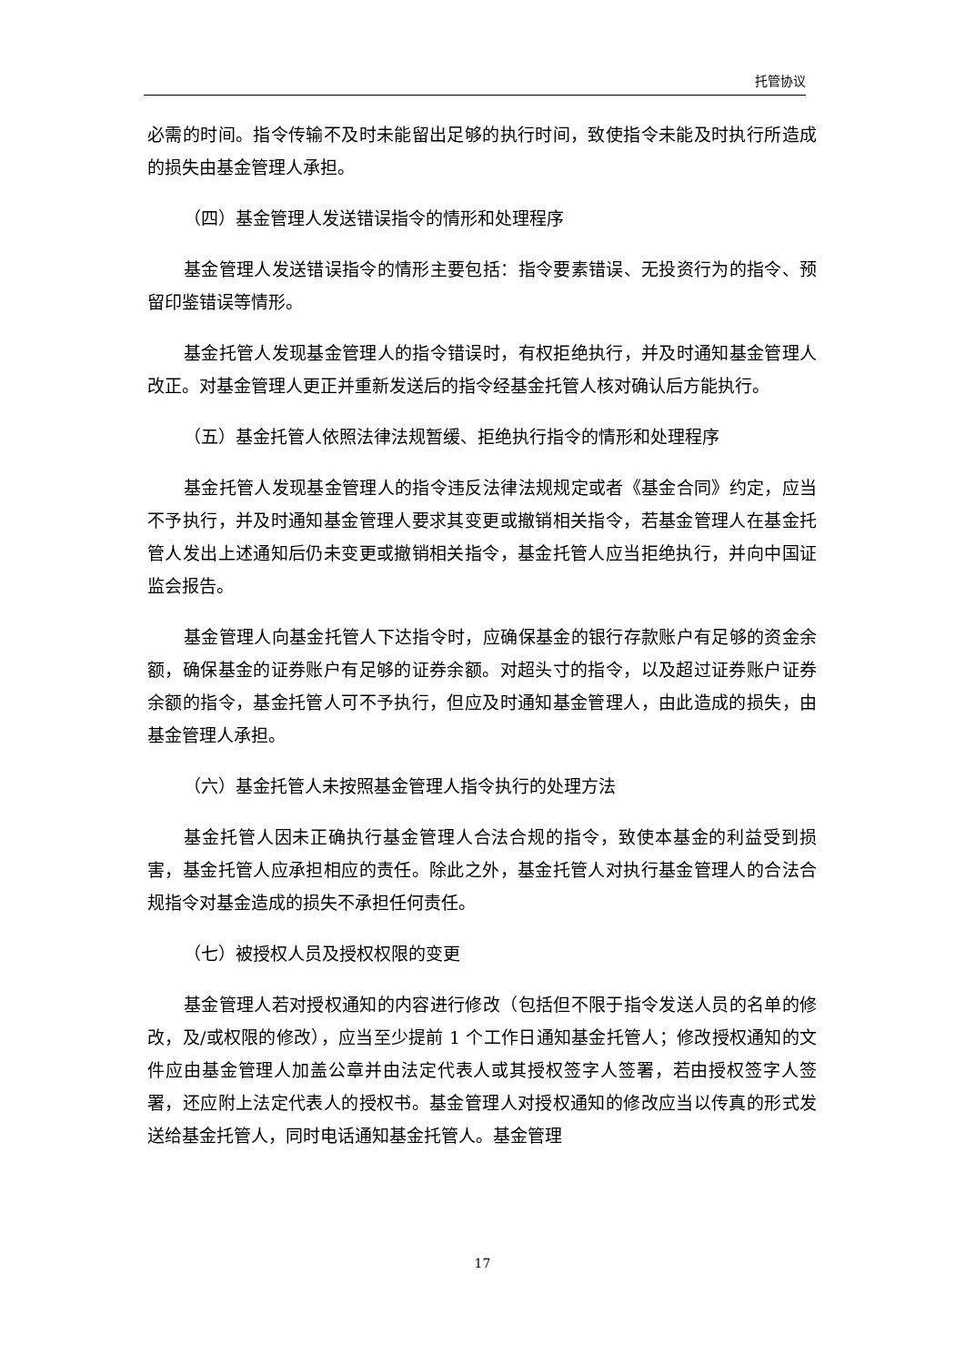托管协议
必需的时间。指令传输不及时未能留出足够的执行时间，致使指令未能及时执行所造成的损失由基金管理人承担。
（四）基金管理人发送错误指令的情形和处理程序
基金管理人发送错误指令的情形主要包括：指令要素错误、无投资行为的指令、预留印鉴错误等情形。
基金托管人发现基金管理人的指令错误时，有权拒绝执行，并及时通知基金管理人改正。对基金管理人更正并重新发送后的指令经基金托管人核对确认后方能执行。
（五）基金托管人依照法律法规暂缓、拒绝执行指令的情形和处理程序
基金托管人发现基金管理人的指令违反法律法规规定或者《基金合同》约定，应当不予执行，并及时通知基金管理人要求其变更或撤销相关指令，若基金管理人在基金托管人发出上述通知后仍未变更或撤销相关指令，基金托管人应当拒绝执行，并向中国证监会报告。
基金管理人向基金托管人下达指令时，应确保基金的银行存款账户有足够的资金余额，确保基金的证券账户有足够的证券余额。对超头寸的指令，以及超过证券账户证券余额的指令，基金托管人可不予执行，但应及时通知基金管理人，由此造成的损失，由基金管理人承担。
（六）基金托管人未按照基金管理人指令执行的处理方法
基金托管人因未正确执行基金管理人合法合规的指令，致使本基金的利益受到损害，基金托管人应承担相应的责任。除此之外，基金托管人对执行基金管理人的合法合规指令对基金造成的损失不承担任何责任。
（七）被授权人员及授权权限的变更
基金管理人若对授权通知的内容进行修改（包括但不限于指令发送人员的名单的修改，及/或权限的修改），应当至少提前 1 个工作日通知基金托管人；修改授权通知的文件应由基金管理人加盖公章并由法定代表人或其授权签字人签署，若由授权签字人签署，还应附上法定代表人的授权书。基金管理人对授权通知的修改应当以传真的形式发送给基金托管人，同时电话通知基金托管人。基金管理
17